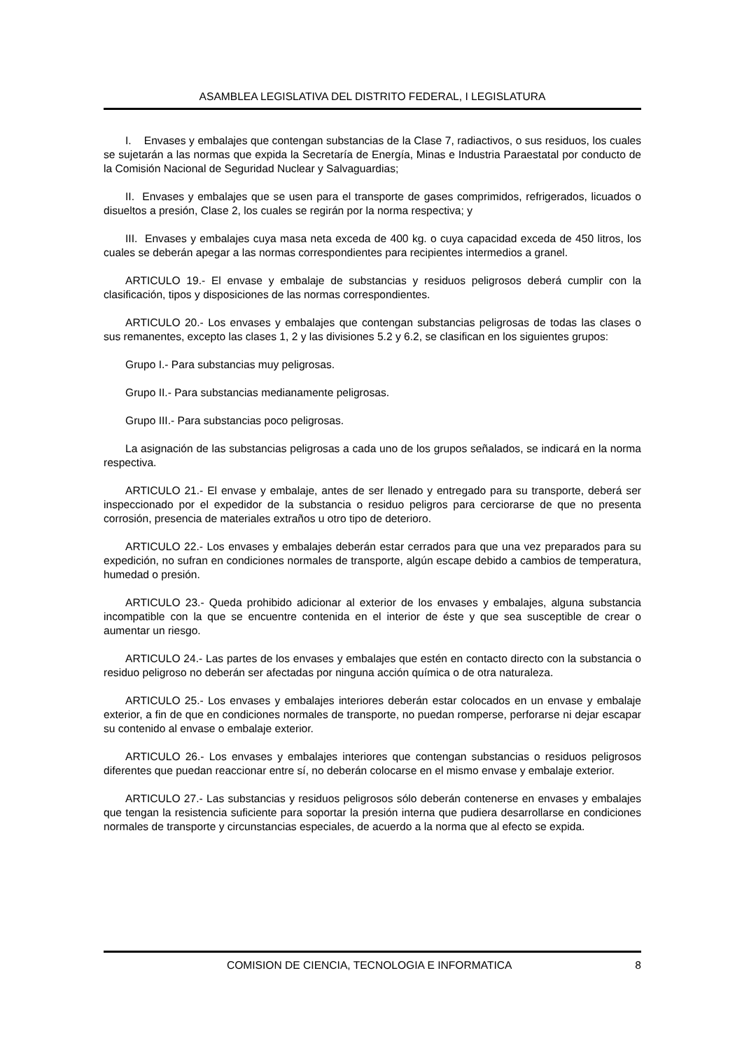ASAMBLEA LEGISLATIVA DEL DISTRITO FEDERAL, I LEGISLATURA
I. Envases y embalajes que contengan substancias de la Clase 7, radiactivos, o sus residuos, los cuales se sujetarán a las normas que expida la Secretaría de Energía, Minas e Industria Paraestatal por conducto de la Comisión Nacional de Seguridad Nuclear y Salvaguardias;
II. Envases y embalajes que se usen para el transporte de gases comprimidos, refrigerados, licuados o disueltos a presión, Clase 2, los cuales se regirán por la norma respectiva; y
III. Envases y embalajes cuya masa neta exceda de 400 kg. o cuya capacidad exceda de 450 litros, los cuales se deberán apegar a las normas correspondientes para recipientes intermedios a granel.
ARTICULO 19.- El envase y embalaje de substancias y residuos peligrosos deberá cumplir con la clasificación, tipos y disposiciones de las normas correspondientes.
ARTICULO 20.- Los envases y embalajes que contengan substancias peligrosas de todas las clases o sus remanentes, excepto las clases 1, 2 y las divisiones 5.2 y 6.2, se clasifican en los siguientes grupos:
Grupo I.- Para substancias muy peligrosas.
Grupo II.- Para substancias medianamente peligrosas.
Grupo III.- Para substancias poco peligrosas.
La asignación de las substancias peligrosas a cada uno de los grupos señalados, se indicará en la norma respectiva.
ARTICULO 21.- El envase y embalaje, antes de ser llenado y entregado para su transporte, deberá ser inspeccionado por el expedidor de la substancia o residuo peligros para cerciorarse de que no presenta corrosión, presencia de materiales extraños u otro tipo de deterioro.
ARTICULO 22.- Los envases y embalajes deberán estar cerrados para que una vez preparados para su expedición, no sufran en condiciones normales de transporte, algún escape debido a cambios de temperatura, humedad o presión.
ARTICULO 23.- Queda prohibido adicionar al exterior de los envases y embalajes, alguna substancia incompatible con la que se encuentre contenida en el interior de éste y que sea susceptible de crear o aumentar un riesgo.
ARTICULO 24.- Las partes de los envases y embalajes que estén en contacto directo con la substancia o residuo peligroso no deberán ser afectadas por ninguna acción química o de otra naturaleza.
ARTICULO 25.- Los envases y embalajes interiores deberán estar colocados en un envase y embalaje exterior, a fin de que en condiciones normales de transporte, no puedan romperse, perforarse ni dejar escapar su contenido al envase o embalaje exterior.
ARTICULO 26.- Los envases y embalajes interiores que contengan substancias o residuos peligrosos diferentes que puedan reaccionar entre sí, no deberán colocarse en el mismo envase y embalaje exterior.
ARTICULO 27.- Las substancias y residuos peligrosos sólo deberán contenerse en envases y embalajes que tengan la resistencia suficiente para soportar la presión interna que pudiera desarrollarse en condiciones normales de transporte y circunstancias especiales, de acuerdo a la norma que al efecto se expida.
COMISION DE CIENCIA, TECNOLOGIA E INFORMATICA 8